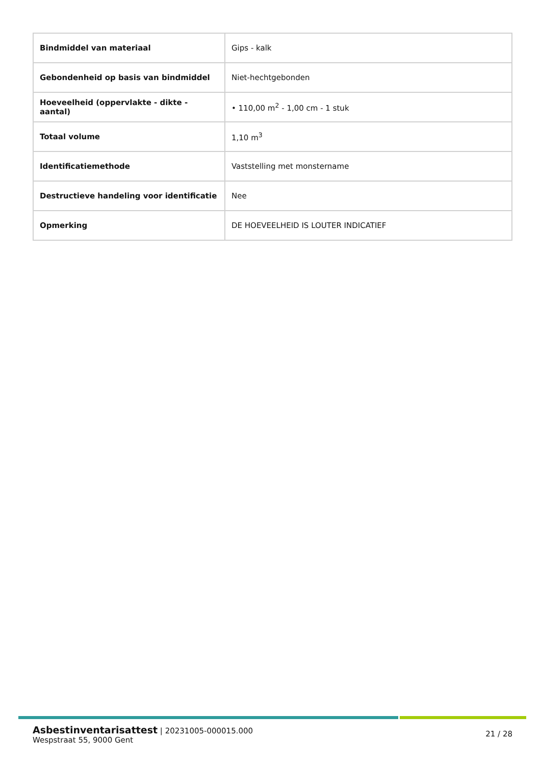| Bindmiddel van materiaal | Gips - kalk |
| Gebondenheid op basis van bindmiddel | Niet-hechtgebonden |
| Hoeveelheid (oppervlakte - dikte - aantal) | • 110,00 m<sup>2</sup> - 1,00 cm - 1 stuk |
| Totaal volume | 1,10 m<sup>3</sup> |
| Identificatiemethode | Vaststelling met monstername |
| Destructieve handeling voor identificatie | Nee |
| Opmerking | DE HOEVEELHEID IS LOUTER INDICATIEF |
Asbestinventarisattest | 20231005-000015.000
Wespstraat 55, 9000 Gent
21 / 28